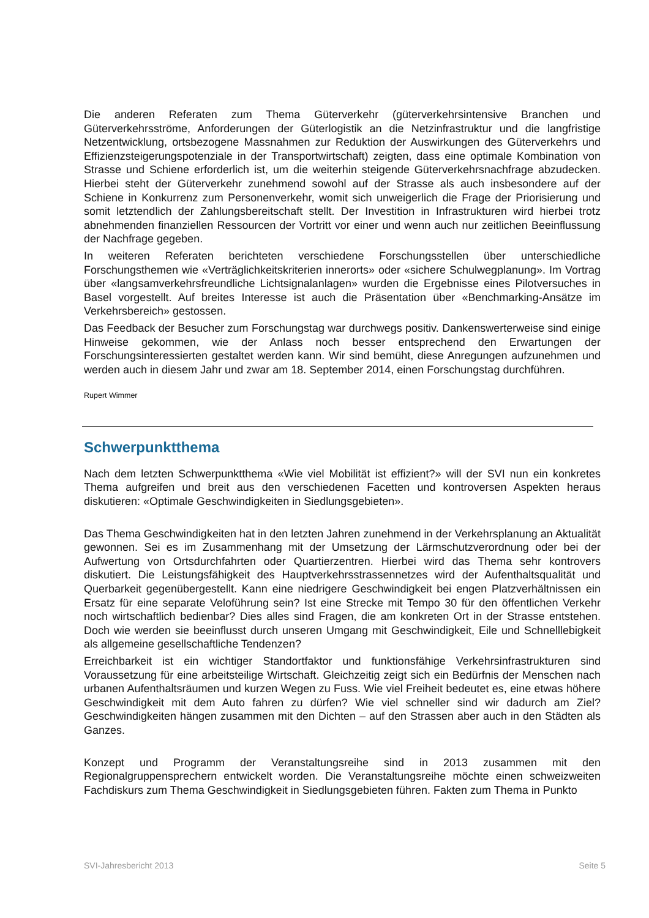Die anderen Referaten zum Thema Güterverkehr (güterverkehrsintensive Branchen und Güterverkehrsströme, Anforderungen der Güterlogistik an die Netzinfrastruktur und die langfristige Netzentwicklung, ortsbezogene Massnahmen zur Reduktion der Auswirkungen des Güterverkehrs und Effizienzsteigerungspotenziale in der Transportwirtschaft) zeigten, dass eine optimale Kombination von Strasse und Schiene erforderlich ist, um die weiterhin steigende Güterverkehrsnachfrage abzudecken. Hierbei steht der Güterverkehr zunehmend sowohl auf der Strasse als auch insbesondere auf der Schiene in Konkurrenz zum Personenverkehr, womit sich unweigerlich die Frage der Priorisierung und somit letztendlich der Zahlungsbereitschaft stellt. Der Investition in Infrastrukturen wird hierbei trotz abnehmenden finanziellen Ressourcen der Vortritt vor einer und wenn auch nur zeitlichen Beeinflussung der Nachfrage gegeben.
In weiteren Referaten berichteten verschiedene Forschungsstellen über unterschiedliche Forschungsthemen wie «Verträglichkeitskriterien innerorts» oder «sichere Schulwegplanung». Im Vortrag über «langsamverkehrsfreundliche Lichtsignalanlagen» wurden die Ergebnisse eines Pilotversuches in Basel vorgestellt. Auf breites Interesse ist auch die Präsentation über «Benchmarking-Ansätze im Verkehrsbereich» gestossen.
Das Feedback der Besucher zum Forschungstag war durchwegs positiv. Dankenswerterweise sind einige Hinweise gekommen, wie der Anlass noch besser entsprechend den Erwartungen der Forschungsinteressierten gestaltet werden kann. Wir sind bemüht, diese Anregungen aufzunehmen und werden auch in diesem Jahr und zwar am 18. September 2014, einen Forschungstag durchführen.
Rupert Wimmer
Schwerpunktthema
Nach dem letzten Schwerpunktthema «Wie viel Mobilität ist effizient?» will der SVI nun ein konkretes Thema aufgreifen und breit aus den verschiedenen Facetten und kontroversen Aspekten heraus diskutieren: «Optimale Geschwindigkeiten in Siedlungsgebieten».
Das Thema Geschwindigkeiten hat in den letzten Jahren zunehmend in der Verkehrsplanung an Aktualität gewonnen. Sei es im Zusammenhang mit der Umsetzung der Lärmschutzverordnung oder bei der Aufwertung von Ortsdurchfahrten oder Quartierzentren. Hierbei wird das Thema sehr kontrovers diskutiert. Die Leistungsfähigkeit des Hauptverkehrsstrassennetzes wird der Aufenthaltsqualität und Querbarkeit gegenübergestellt. Kann eine niedrigere Geschwindigkeit bei engen Platzverhältnissen ein Ersatz für eine separate Veloführung sein? Ist eine Strecke mit Tempo 30 für den öffentlichen Verkehr noch wirtschaftlich bedienbar? Dies alles sind Fragen, die am konkreten Ort in der Strasse entstehen. Doch wie werden sie beeinflusst durch unseren Umgang mit Geschwindigkeit, Eile und Schnelllebigkeit als allgemeine gesellschaftliche Tendenzen?
Erreichbarkeit ist ein wichtiger Standortfaktor und funktionsfähige Verkehrsinfrastrukturen sind Voraussetzung für eine arbeitsteilige Wirtschaft. Gleichzeitig zeigt sich ein Bedürfnis der Menschen nach urbanen Aufenthaltsräumen und kurzen Wegen zu Fuss. Wie viel Freiheit bedeutet es, eine etwas höhere Geschwindigkeit mit dem Auto fahren zu dürfen? Wie viel schneller sind wir dadurch am Ziel? Geschwindigkeiten hängen zusammen mit den Dichten – auf den Strassen aber auch in den Städten als Ganzes.
Konzept und Programm der Veranstaltungsreihe sind in 2013 zusammen mit den Regionalgruppensprechern entwickelt worden. Die Veranstaltungsreihe möchte einen schweizweiten Fachdiskurs zum Thema Geschwindigkeit in Siedlungsgebieten führen. Fakten zum Thema in Punkto
SVI-Jahresbericht 2013 Seite 5